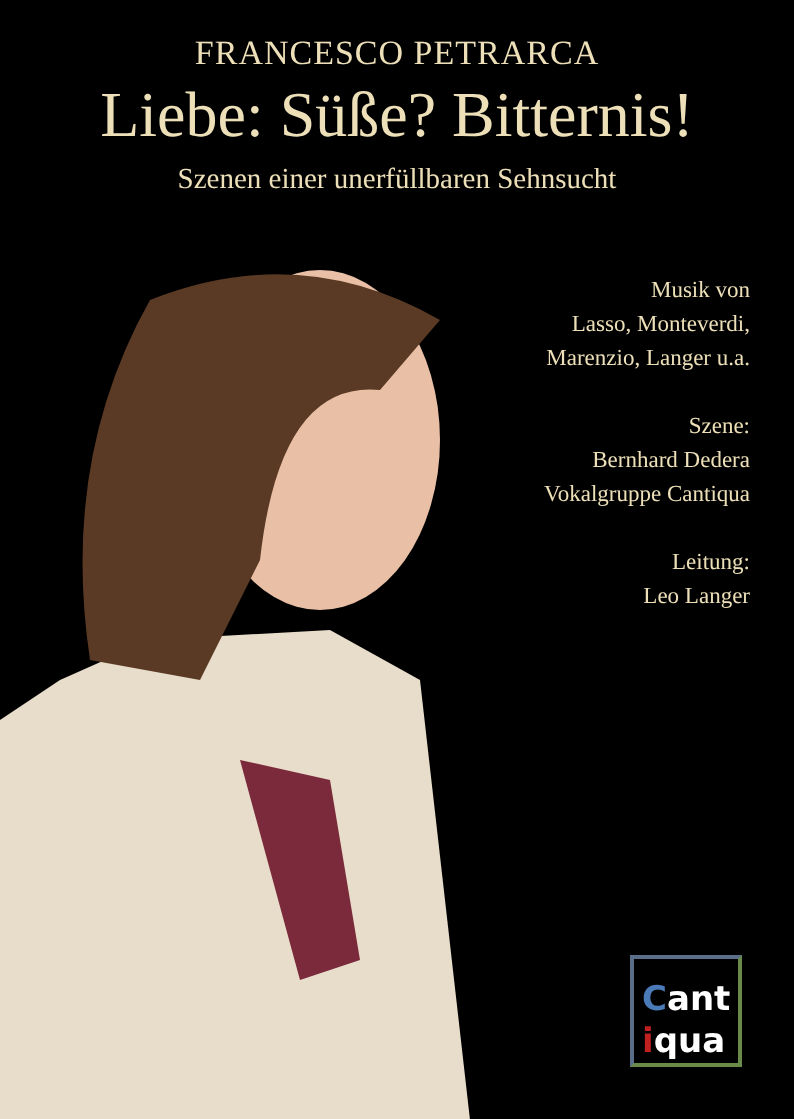FRANCESCO PETRARCA
Liebe: Süße? Bitternis!
Szenen einer unerfüllbaren Sehnsucht
Musik von
Lasso, Monteverdi,
Marenzio, Langer u.a.
Szene:
Bernhard Dedera
Vokalgruppe Cantiqua
Leitung:
Leo Langer
Cant
iqua